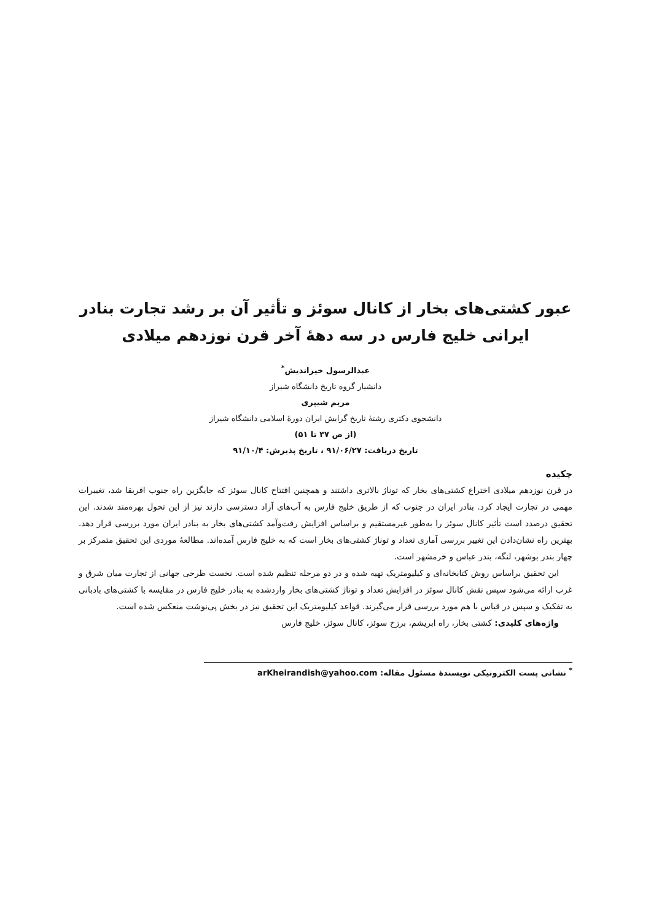عبور کشتی‌های بخار از کانال سوئز و تأثیر آن بر رشد تجارت بنادر ایرانی خلیج فارس در سه دهۀ آخر قرن نوزدهم میلادی
عبدالرسول خیراندیش<sup>*</sup>
دانشیار گروه تاریخ دانشگاه شیراز
مریم شیپری
دانشجوی دکتری رشتۀ تاریخ گرایش ایران دورۀ اسلامی دانشگاه شیراز
(از ص ۳۷ تا ۵۱)
تاریخ دریافت: ۹۱/۰۶/۲۷ ، تاریخ پذیرش: ۹۱/۱۰/۴
چکیده
در قرن نوزدهم میلادی اختراع کشتی‌های بخار که توناژ بالاتری داشتند و همچنین افتتاح کانال سوئز که جایگزین راه جنوب افریقا شد، تغییرات مهمی در تجارت ایجاد کرد. بنادر ایران در جنوب که از طریق خلیج فارس به آب‌های آزاد دسترسی دارند نیز از این تحول بهره‌مند شدند. این تحقیق درصدد است تأثیر کانال سوئز را به‌طور غیرمستقیم و براساس افزایش رفت‌وآمد کشتی‌های بخار به بنادر ایران مورد بررسی قرار دهد. بهترین راه نشان‌دادن این تغییر بررسی آماری تعداد و توناژ کشتی‌های بخار است که به خلیج فارس آمده‌اند. مطالعۀ موردی این تحقیق متمرکز بر چهار بندر بوشهر، لنگه، بندر عباس و خرمشهر است.
این تحقیق براساس روش کتابخانه‌ای و کیلیومتریک تهیه شده و در دو مرحله تنظیم شده است. نخست طرحی جهانی از تجارت میان شرق و غرب ارائه می‌شود سپس نقش کانال سوئز در افزایش تعداد و توناژ کشتی‌های بخار واردشده به بنادر خلیج فارس در مقایسه با کشتی‌های بادبانی به تفکیک و سپس در قیاس با هم مورد بررسی قرار می‌گیرند. قواعد کیلیومتریک این تحقیق نیز در بخش پی‌نوشت منعکس شده است.
واژه‌های کلیدی: کشتی بخار، راه ابریشم، برزخ سوئز، کانال سوئز، خلیج فارس
<sup>*</sup> نشانی پست الکترونیکی نویسندۀ مسئول مقاله: arKheirandish@yahoo.com